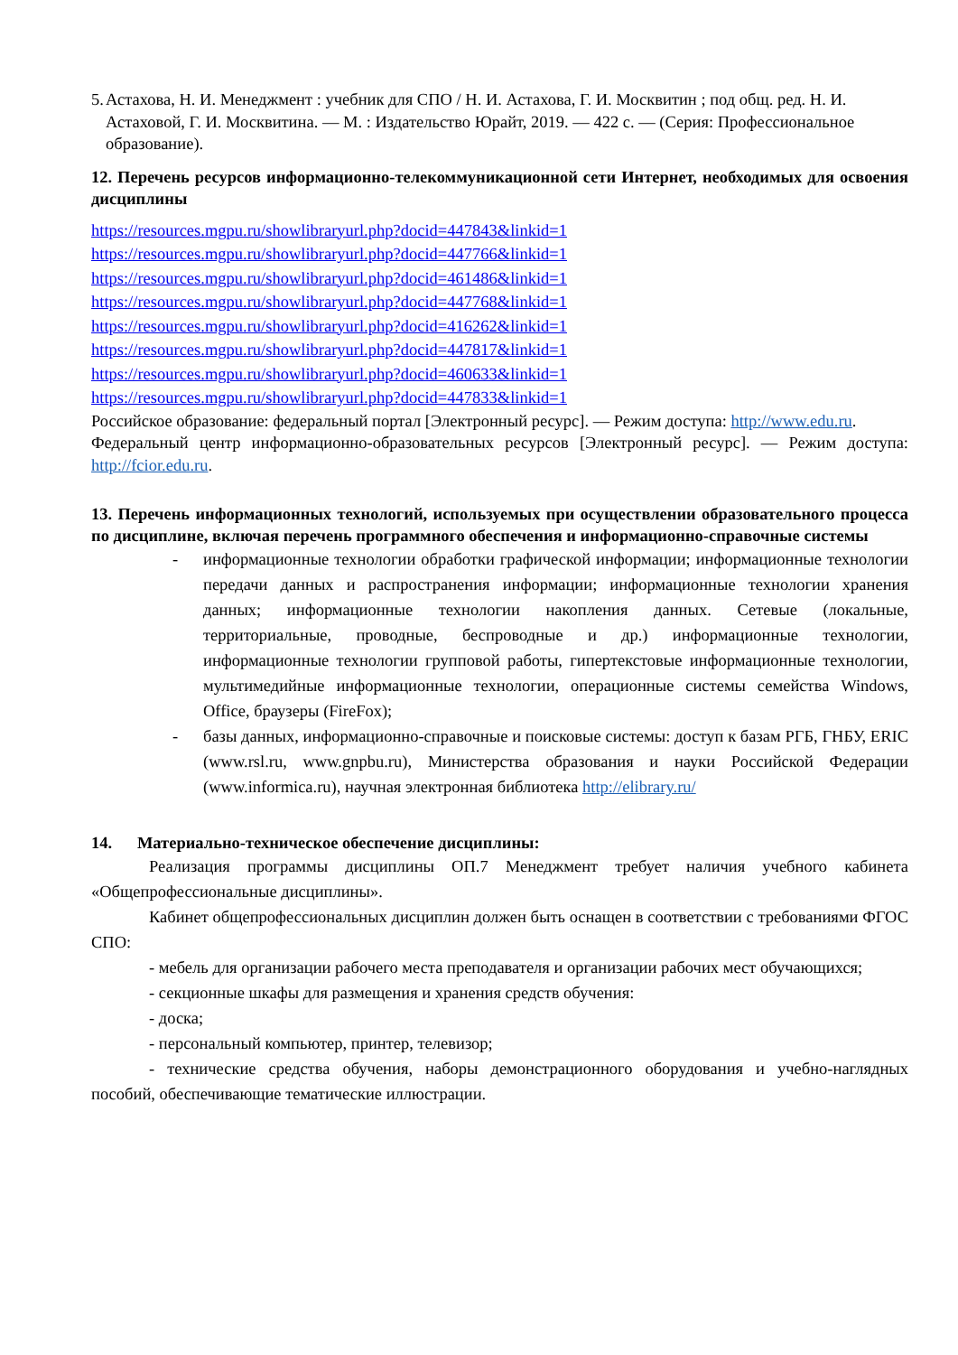5. Астахова, Н. И. Менеджмент : учебник для СПО / Н. И. Астахова, Г. И. Москвитин ; под общ. ред. Н. И. Астаховой, Г. И. Москвитина. — М. : Издательство Юрайт, 2019. — 422 с. — (Серия: Профессиональное образование).
12. Перечень ресурсов информационно-телекоммуникационной сети Интернет, необходимых для освоения дисциплины
https://resources.mgpu.ru/showlibraryurl.php?docid=447843&linkid=1
https://resources.mgpu.ru/showlibraryurl.php?docid=447766&linkid=1
https://resources.mgpu.ru/showlibraryurl.php?docid=461486&linkid=1
https://resources.mgpu.ru/showlibraryurl.php?docid=447768&linkid=1
https://resources.mgpu.ru/showlibraryurl.php?docid=416262&linkid=1
https://resources.mgpu.ru/showlibraryurl.php?docid=447817&linkid=1
https://resources.mgpu.ru/showlibraryurl.php?docid=460633&linkid=1
https://resources.mgpu.ru/showlibraryurl.php?docid=447833&linkid=1
Российское образование: федеральный портал [Электронный ресурс]. — Режим доступа: http://www.edu.ru.
Федеральный центр информационно-образовательных ресурсов [Электронный ресурс]. — Режим доступа: http://fcior.edu.ru.
13. Перечень информационных технологий, используемых при осуществлении образовательного процесса по дисциплине, включая перечень программного обеспечения и информационно-справочные системы
- информационные технологии обработки графической информации; информационные технологии передачи данных и распространения информации; информационные технологии хранения данных; информационные технологии накопления данных. Сетевые (локальные, территориальные, проводные, беспроводные и др.) информационные технологии, информационные технологии групповой работы, гипертекстовые информационные технологии, мультимедийные информационные технологии, операционные системы семейства Windows, Office, браузеры (FireFox);
- базы данных, информационно-справочные и поисковые системы: доступ к базам РГБ, ГНБУ, ERIC (www.rsl.ru, www.gnpbu.ru), Министерства образования и науки Российской Федерации (www.informica.ru), научная электронная библиотека http://elibrary.ru/
14. Материально-техническое обеспечение дисциплины:
Реализация программы дисциплины ОП.7 Менеджмент требует наличия учебного кабинета «Общепрофессиональные дисциплины».
Кабинет общепрофессиональных дисциплин должен быть оснащен в соответствии с требованиями ФГОС СПО:
- мебель для организации рабочего места преподавателя и организации рабочих мест обучающихся;
- секционные шкафы для размещения и хранения средств обучения:
- доска;
- персональный компьютер, принтер, телевизор;
- технические средства обучения, наборы демонстрационного оборудования и учебно-наглядных пособий, обеспечивающие тематические иллюстрации.